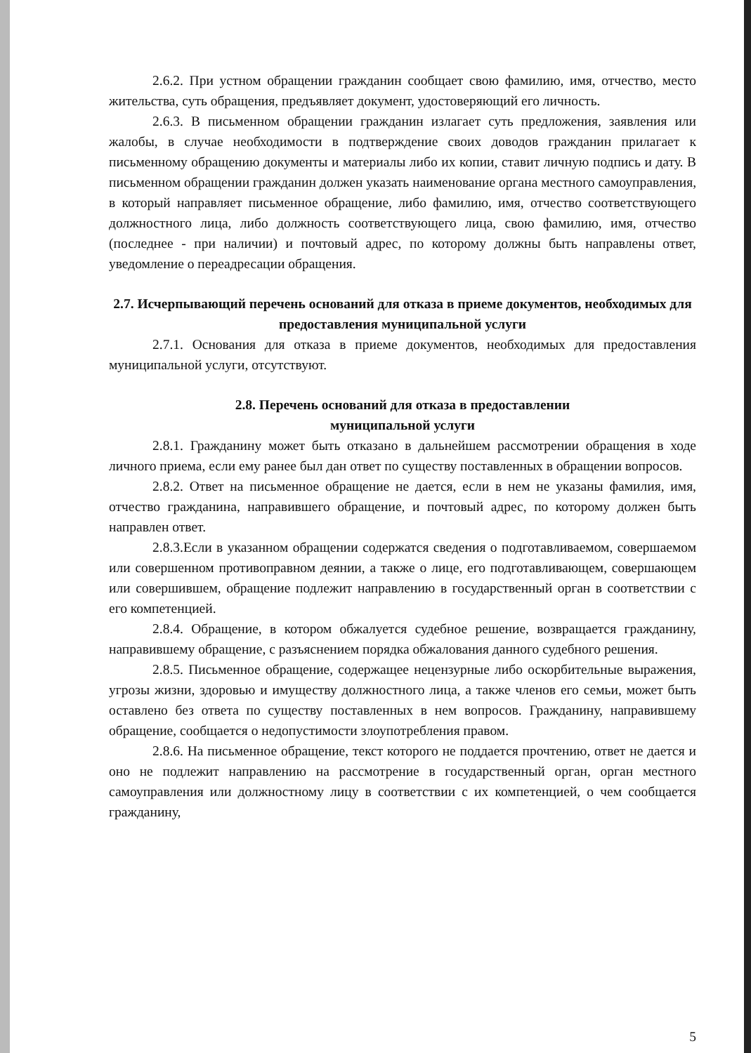2.6.2. При устном обращении гражданин сообщает свою фамилию, имя, отчество, место жительства, суть обращения, предъявляет документ, удостоверяющий его личность.
2.6.3. В письменном обращении гражданин излагает суть предложения, заявления или жалобы, в случае необходимости в подтверждение своих доводов гражданин прилагает к письменному обращению документы и материалы либо их копии, ставит личную подпись и дату. В письменном обращении гражданин должен указать наименование органа местного самоуправления, в который направляет письменное обращение, либо фамилию, имя, отчество соответствующего должностного лица, либо должность соответствующего лица, свою фамилию, имя, отчество (последнее - при наличии) и почтовый адрес, по которому должны быть направлены ответ, уведомление о переадресации обращения.
2.7. Исчерпывающий перечень оснований для отказа в приеме документов, необходимых для предоставления муниципальной услуги
2.7.1. Основания для отказа в приеме документов, необходимых для предоставления муниципальной услуги, отсутствуют.
2.8. Перечень оснований для отказа в предоставлении
муниципальной услуги
2.8.1. Гражданину может быть отказано в дальнейшем рассмотрении обращения в ходе личного приема, если ему ранее был дан ответ по существу поставленных в обращении вопросов.
2.8.2. Ответ на письменное обращение не дается, если в нем не указаны фамилия, имя, отчество гражданина, направившего обращение, и почтовый адрес, по которому должен быть направлен ответ.
2.8.3.Если в указанном обращении содержатся сведения о подготавливаемом, совершаемом или совершенном противоправном деянии, а также о лице, его подготавливающем, совершающем или совершившем, обращение подлежит направлению в государственный орган в соответствии с его компетенцией.
2.8.4. Обращение, в котором обжалуется судебное решение, возвращается гражданину, направившему обращение, с разъяснением порядка обжалования данного судебного решения.
2.8.5. Письменное обращение, содержащее нецензурные либо оскорбительные выражения, угрозы жизни, здоровью и имуществу должностного лица, а также членов его семьи, может быть оставлено без ответа по существу поставленных в нем вопросов. Гражданину, направившему обращение, сообщается о недопустимости злоупотребления правом.
2.8.6. На письменное обращение, текст которого не поддается прочтению, ответ не дается и оно не подлежит направлению на рассмотрение в государственный орган, орган местного самоуправления или должностному лицу в соответствии с их компетенцией, о чем сообщается гражданину,
5